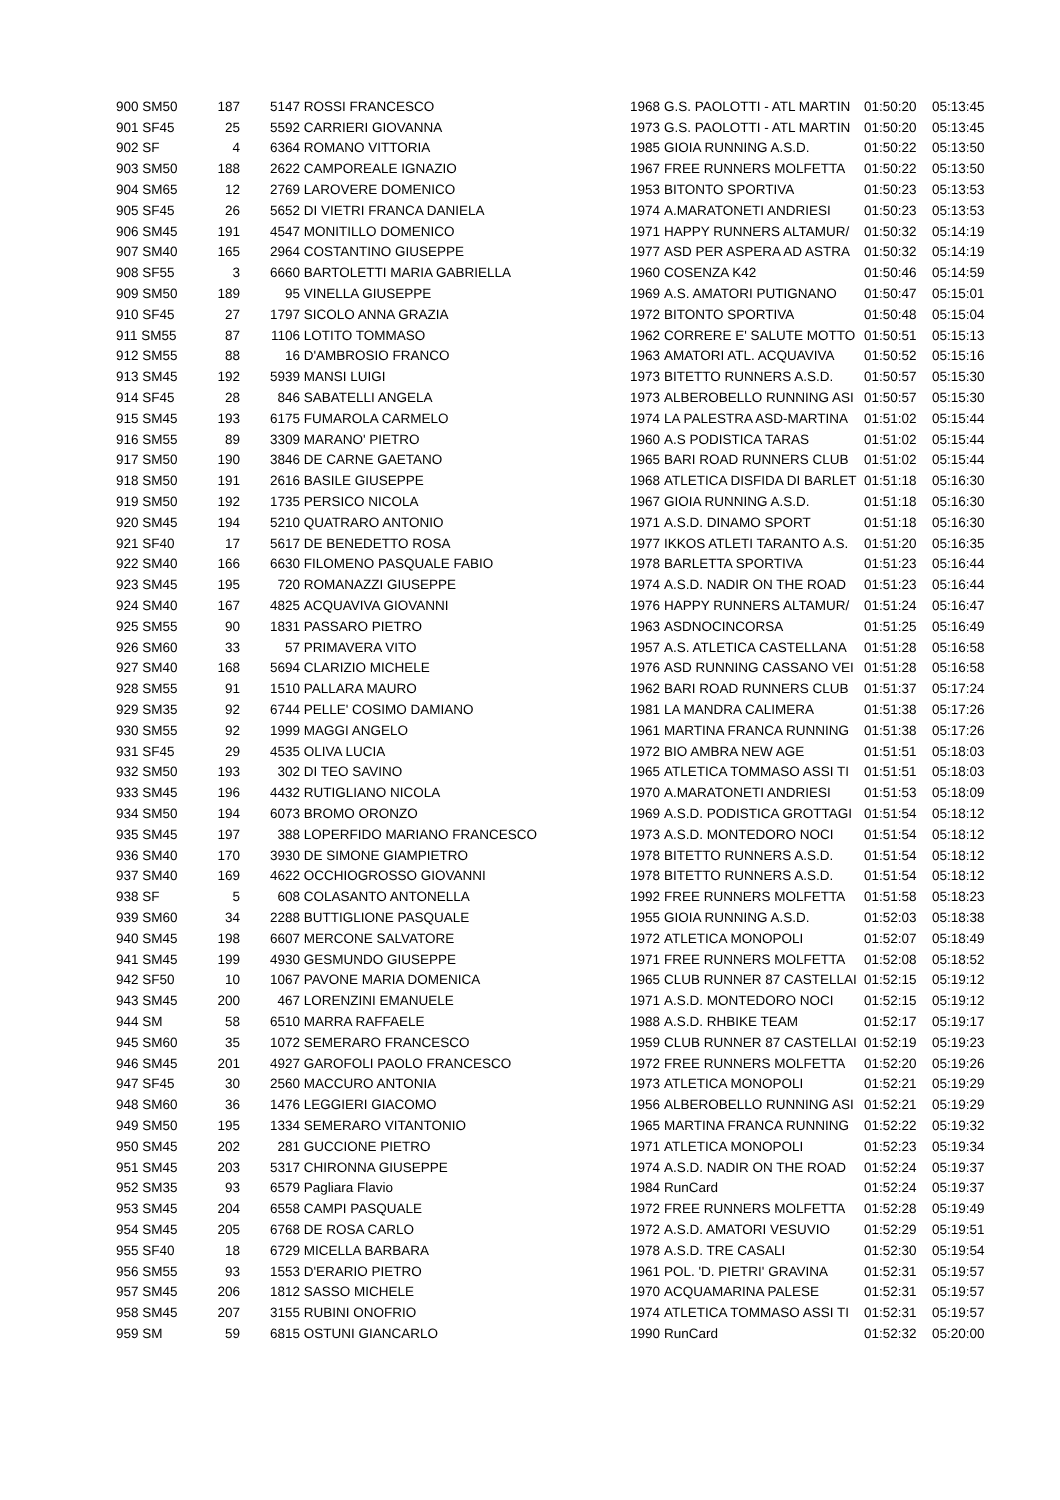| 900 SM50 | 187 | 5147 | ROSSI FRANCESCO | 1968 | G.S. PAOLOTTI - ATL MARTIN | 01:50:20 | 05:13:45 |
| 901 SF45 | 25 | 5592 | CARRIERI GIOVANNA | 1973 | G.S. PAOLOTTI - ATL MARTIN | 01:50:20 | 05:13:45 |
| 902 SF | 4 | 6364 | ROMANO VITTORIA | 1985 | GIOIA RUNNING A.S.D. | 01:50:22 | 05:13:50 |
| 903 SM50 | 188 | 2622 | CAMPOREALE IGNAZIO | 1967 | FREE RUNNERS MOLFETTA | 01:50:22 | 05:13:50 |
| 904 SM65 | 12 | 2769 | LAROVERE DOMENICO | 1953 | BITONTO SPORTIVA | 01:50:23 | 05:13:53 |
| 905 SF45 | 26 | 5652 | DI VIETRI FRANCA DANIELA | 1974 | A.MARATONETI ANDRIESI | 01:50:23 | 05:13:53 |
| 906 SM45 | 191 | 4547 | MONITILLO DOMENICO | 1971 | HAPPY RUNNERS ALTAMUR/ | 01:50:32 | 05:14:19 |
| 907 SM40 | 165 | 2964 | COSTANTINO GIUSEPPE | 1977 | ASD PER ASPERA AD ASTRA | 01:50:32 | 05:14:19 |
| 908 SF55 | 3 | 6660 | BARTOLETTI MARIA GABRIELLA | 1960 | COSENZA K42 | 01:50:46 | 05:14:59 |
| 909 SM50 | 189 | 95 | VINELLA GIUSEPPE | 1969 | A.S. AMATORI PUTIGNANO | 01:50:47 | 05:15:01 |
| 910 SF45 | 27 | 1797 | SICOLO ANNA GRAZIA | 1972 | BITONTO SPORTIVA | 01:50:48 | 05:15:04 |
| 911 SM55 | 87 | 1106 | LOTITO TOMMASO | 1962 | CORRERE E' SALUTE MOTTO | 01:50:51 | 05:15:13 |
| 912 SM55 | 88 | 16 | D'AMBROSIO FRANCO | 1963 | AMATORI ATL. ACQUAVIVA | 01:50:52 | 05:15:16 |
| 913 SM45 | 192 | 5939 | MANSI LUIGI | 1973 | BITETTO RUNNERS A.S.D. | 01:50:57 | 05:15:30 |
| 914 SF45 | 28 | 846 | SABATELLI ANGELA | 1973 | ALBEROBELLO RUNNING ASI | 01:50:57 | 05:15:30 |
| 915 SM45 | 193 | 6175 | FUMAROLA CARMELO | 1974 | LA PALESTRA ASD-MARTINA | 01:51:02 | 05:15:44 |
| 916 SM55 | 89 | 3309 | MARANO' PIETRO | 1960 | A.S PODISTICA TARAS | 01:51:02 | 05:15:44 |
| 917 SM50 | 190 | 3846 | DE CARNE GAETANO | 1965 | BARI ROAD RUNNERS CLUB | 01:51:02 | 05:15:44 |
| 918 SM50 | 191 | 2616 | BASILE GIUSEPPE | 1968 | ATLETICA DISFIDA DI BARLET | 01:51:18 | 05:16:30 |
| 919 SM50 | 192 | 1735 | PERSICO NICOLA | 1967 | GIOIA RUNNING A.S.D. | 01:51:18 | 05:16:30 |
| 920 SM45 | 194 | 5210 | QUATRARO ANTONIO | 1971 | A.S.D. DINAMO SPORT | 01:51:18 | 05:16:30 |
| 921 SF40 | 17 | 5617 | DE BENEDETTO ROSA | 1977 | IKKOS ATLETI TARANTO A.S. | 01:51:20 | 05:16:35 |
| 922 SM40 | 166 | 6630 | FILOMENO PASQUALE FABIO | 1978 | BARLETTA SPORTIVA | 01:51:23 | 05:16:44 |
| 923 SM45 | 195 | 720 | ROMANAZZI GIUSEPPE | 1974 | A.S.D. NADIR ON THE ROAD | 01:51:23 | 05:16:44 |
| 924 SM40 | 167 | 4825 | ACQUAVIVA GIOVANNI | 1976 | HAPPY RUNNERS ALTAMUR/ | 01:51:24 | 05:16:47 |
| 925 SM55 | 90 | 1831 | PASSARO PIETRO | 1963 | ASDNOCINCORSA | 01:51:25 | 05:16:49 |
| 926 SM60 | 33 | 57 | PRIMAVERA VITO | 1957 | A.S. ATLETICA CASTELLANA | 01:51:28 | 05:16:58 |
| 927 SM40 | 168 | 5694 | CLARIZIO MICHELE | 1976 | ASD RUNNING CASSANO VEI | 01:51:28 | 05:16:58 |
| 928 SM55 | 91 | 1510 | PALLARA MAURO | 1962 | BARI ROAD RUNNERS CLUB | 01:51:37 | 05:17:24 |
| 929 SM35 | 92 | 6744 | PELLE' COSIMO DAMIANO | 1981 | LA MANDRA CALIMERA | 01:51:38 | 05:17:26 |
| 930 SM55 | 92 | 1999 | MAGGI ANGELO | 1961 | MARTINA FRANCA RUNNING | 01:51:38 | 05:17:26 |
| 931 SF45 | 29 | 4535 | OLIVA LUCIA | 1972 | BIO AMBRA NEW AGE | 01:51:51 | 05:18:03 |
| 932 SM50 | 193 | 302 | DI TEO SAVINO | 1965 | ATLETICA TOMMASO ASSI TI | 01:51:51 | 05:18:03 |
| 933 SM45 | 196 | 4432 | RUTIGLIANO NICOLA | 1970 | A.MARATONETI ANDRIESI | 01:51:53 | 05:18:09 |
| 934 SM50 | 194 | 6073 | BROMO ORONZO | 1969 | A.S.D. PODISTICA GROTTAGI | 01:51:54 | 05:18:12 |
| 935 SM45 | 197 | 388 | LOPERFIDO MARIANO FRANCESCO | 1973 | A.S.D. MONTEDORO NOCI | 01:51:54 | 05:18:12 |
| 936 SM40 | 170 | 3930 | DE SIMONE GIAMPIETRO | 1978 | BITETTO RUNNERS A.S.D. | 01:51:54 | 05:18:12 |
| 937 SM40 | 169 | 4622 | OCCHIOGROSSO GIOVANNI | 1978 | BITETTO RUNNERS A.S.D. | 01:51:54 | 05:18:12 |
| 938 SF | 5 | 608 | COLASANTO ANTONELLA | 1992 | FREE RUNNERS MOLFETTA | 01:51:58 | 05:18:23 |
| 939 SM60 | 34 | 2288 | BUTTIGLIONE PASQUALE | 1955 | GIOIA RUNNING A.S.D. | 01:52:03 | 05:18:38 |
| 940 SM45 | 198 | 6607 | MERCONE SALVATORE | 1972 | ATLETICA MONOPOLI | 01:52:07 | 05:18:49 |
| 941 SM45 | 199 | 4930 | GESMUNDO GIUSEPPE | 1971 | FREE RUNNERS MOLFETTA | 01:52:08 | 05:18:52 |
| 942 SF50 | 10 | 1067 | PAVONE MARIA DOMENICA | 1965 | CLUB RUNNER 87 CASTELLAI | 01:52:15 | 05:19:12 |
| 943 SM45 | 200 | 467 | LORENZINI EMANUELE | 1971 | A.S.D. MONTEDORO NOCI | 01:52:15 | 05:19:12 |
| 944 SM | 58 | 6510 | MARRA RAFFAELE | 1988 | A.S.D. RHBIKE TEAM | 01:52:17 | 05:19:17 |
| 945 SM60 | 35 | 1072 | SEMERARO FRANCESCO | 1959 | CLUB RUNNER 87 CASTELLAI | 01:52:19 | 05:19:23 |
| 946 SM45 | 201 | 4927 | GAROFOLI PAOLO FRANCESCO | 1972 | FREE RUNNERS MOLFETTA | 01:52:20 | 05:19:26 |
| 947 SF45 | 30 | 2560 | MACCURO ANTONIA | 1973 | ATLETICA MONOPOLI | 01:52:21 | 05:19:29 |
| 948 SM60 | 36 | 1476 | LEGGIERI GIACOMO | 1956 | ALBEROBELLO RUNNING ASI | 01:52:21 | 05:19:29 |
| 949 SM50 | 195 | 1334 | SEMERARO VITANTONIO | 1965 | MARTINA FRANCA RUNNING | 01:52:22 | 05:19:32 |
| 950 SM45 | 202 | 281 | GUCCIONE PIETRO | 1971 | ATLETICA MONOPOLI | 01:52:23 | 05:19:34 |
| 951 SM45 | 203 | 5317 | CHIRONNA GIUSEPPE | 1974 | A.S.D. NADIR ON THE ROAD | 01:52:24 | 05:19:37 |
| 952 SM35 | 93 | 6579 | Pagliara Flavio | 1984 | RunCard | 01:52:24 | 05:19:37 |
| 953 SM45 | 204 | 6558 | CAMPI PASQUALE | 1972 | FREE RUNNERS MOLFETTA | 01:52:28 | 05:19:49 |
| 954 SM45 | 205 | 6768 | DE ROSA CARLO | 1972 | A.S.D. AMATORI VESUVIO | 01:52:29 | 05:19:51 |
| 955 SF40 | 18 | 6729 | MICELLA BARBARA | 1978 | A.S.D. TRE CASALI | 01:52:30 | 05:19:54 |
| 956 SM55 | 93 | 1553 | D'ERARIO PIETRO | 1961 | POL. 'D. PIETRI' GRAVINA | 01:52:31 | 05:19:57 |
| 957 SM45 | 206 | 1812 | SASSO MICHELE | 1970 | ACQUAMARINA PALESE | 01:52:31 | 05:19:57 |
| 958 SM45 | 207 | 3155 | RUBINI ONOFRIO | 1974 | ATLETICA TOMMASO ASSI TI | 01:52:31 | 05:19:57 |
| 959 SM | 59 | 6815 | OSTUNI GIANCARLO | 1990 | RunCard | 01:52:32 | 05:20:00 |